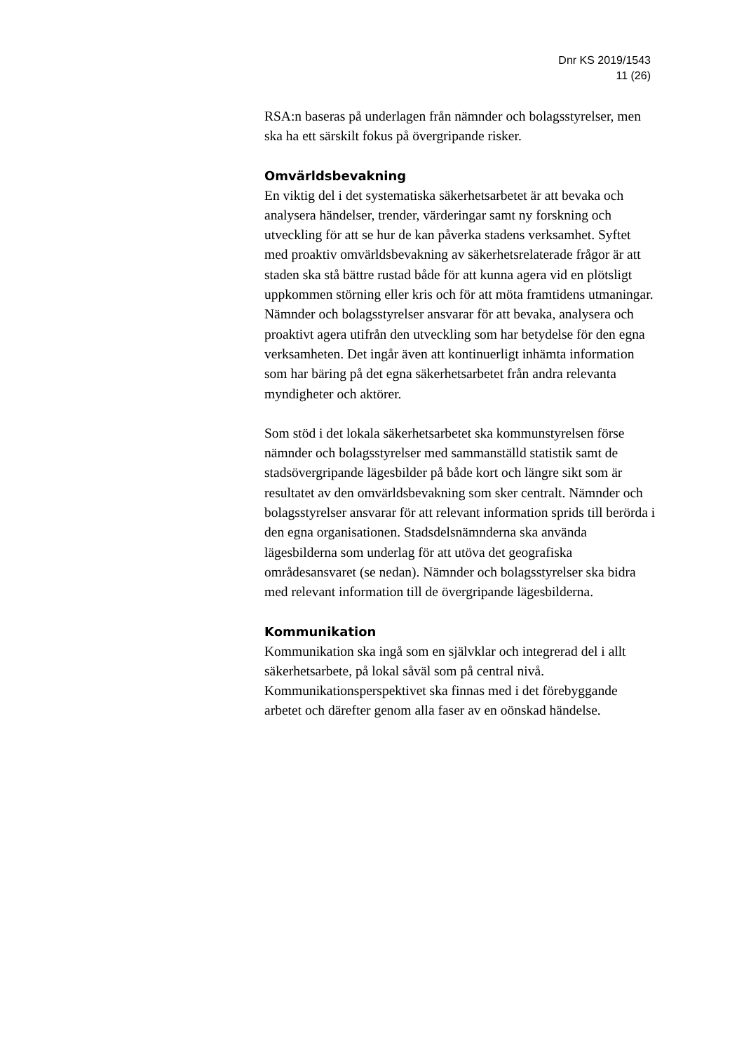Dnr KS 2019/1543
11 (26)
RSA:n baseras på underlagen från nämnder och bolagsstyrelser, men ska ha ett särskilt fokus på övergripande risker.
Omvärldsbevakning
En viktig del i det systematiska säkerhetsarbetet är att bevaka och analysera händelser, trender, värderingar samt ny forskning och utveckling för att se hur de kan påverka stadens verksamhet. Syftet med proaktiv omvärldsbevakning av säkerhetsrelaterade frågor är att staden ska stå bättre rustad både för att kunna agera vid en plötsligt uppkommen störning eller kris och för att möta framtidens utmaningar. Nämnder och bolagsstyrelser ansvarar för att bevaka, analysera och proaktivt agera utifrån den utveckling som har betydelse för den egna verksamheten. Det ingår även att kontinuerligt inhämta information som har bäring på det egna säkerhetsarbetet från andra relevanta myndigheter och aktörer.
Som stöd i det lokala säkerhetsarbetet ska kommunstyrelsen förse nämnder och bolagsstyrelser med sammanställd statistik samt de stadsövergripande lägesbilder på både kort och längre sikt som är resultatet av den omvärldsbevakning som sker centralt. Nämnder och bolagsstyrelser ansvarar för att relevant information sprids till berörda i den egna organisationen. Stadsdelsnämnderna ska använda lägesbilderna som underlag för att utöva det geografiska områdesansvaret (se nedan). Nämnder och bolagsstyrelser ska bidra med relevant information till de övergripande lägesbilderna.
Kommunikation
Kommunikation ska ingå som en självklar och integrerad del i allt säkerhetsarbete, på lokal såväl som på central nivå. Kommunikationsperspektivet ska finnas med i det förebyggande arbetet och därefter genom alla faser av en oönskad händelse.